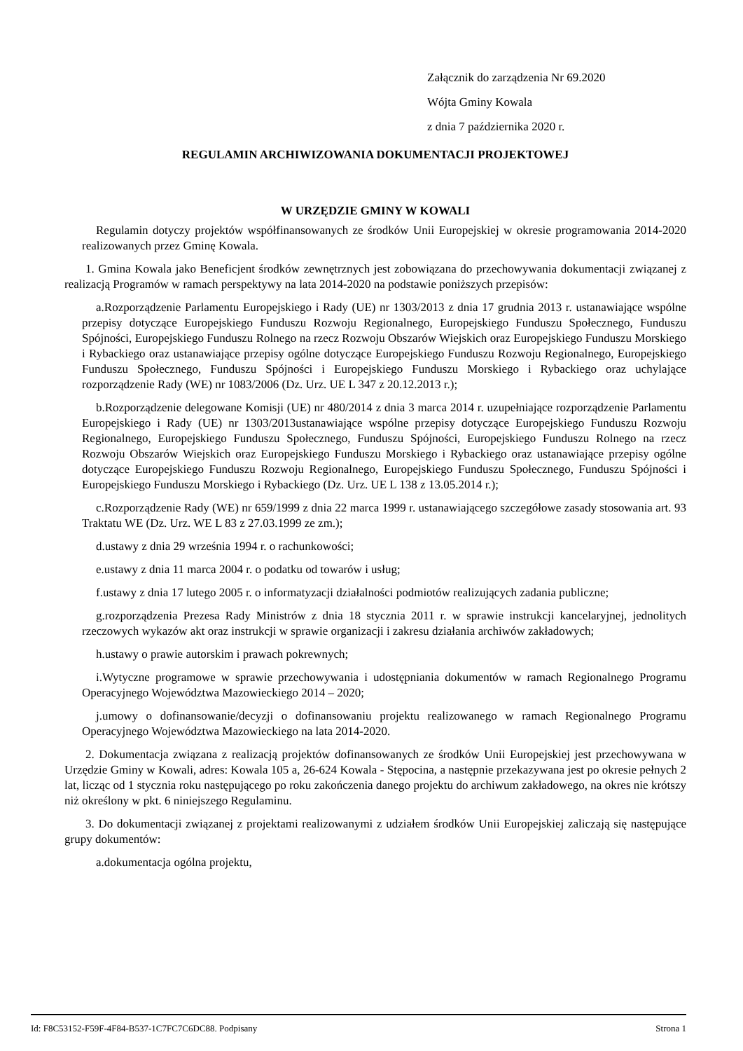Załącznik do zarządzenia Nr 69.2020
Wójta Gminy Kowala
z dnia 7 października 2020 r.
REGULAMIN ARCHIWIZOWANIA DOKUMENTACJI PROJEKTOWEJ
W URZĘDZIE GMINY W KOWALI
Regulamin dotyczy projektów współfinansowanych ze środków Unii Europejskiej w okresie programowania 2014-2020 realizowanych przez Gminę Kowala.
1. Gmina Kowala jako Beneficjent środków zewnętrznych jest zobowiązana do przechowywania dokumentacji związanej z realizacją Programów w ramach perspektywy na lata 2014-2020 na podstawie poniższych przepisów:
a.Rozporządzenie Parlamentu Europejskiego i Rady (UE) nr 1303/2013 z dnia 17 grudnia 2013 r. ustanawiające wspólne przepisy dotyczące Europejskiego Funduszu Rozwoju Regionalnego, Europejskiego Funduszu Społecznego, Funduszu Spójności, Europejskiego Funduszu Rolnego na rzecz Rozwoju Obszarów Wiejskich oraz Europejskiego Funduszu Morskiego i Rybackiego oraz ustanawiające przepisy ogólne dotyczące Europejskiego Funduszu Rozwoju Regionalnego, Europejskiego Funduszu Społecznego, Funduszu Spójności i Europejskiego Funduszu Morskiego i Rybackiego oraz uchylające rozporządzenie Rady (WE) nr 1083/2006 (Dz. Urz. UE L 347 z 20.12.2013 r.);
b.Rozporządzenie delegowane Komisji (UE) nr 480/2014 z dnia 3 marca 2014 r. uzupełniające rozporządzenie Parlamentu Europejskiego i Rady (UE) nr 1303/2013ustanawiające wspólne przepisy dotyczące Europejskiego Funduszu Rozwoju Regionalnego, Europejskiego Funduszu Społecznego, Funduszu Spójności, Europejskiego Funduszu Rolnego na rzecz Rozwoju Obszarów Wiejskich oraz Europejskiego Funduszu Morskiego i Rybackiego oraz ustanawiające przepisy ogólne dotyczące Europejskiego Funduszu Rozwoju Regionalnego, Europejskiego Funduszu Społecznego, Funduszu Spójności i Europejskiego Funduszu Morskiego i Rybackiego (Dz. Urz. UE L 138 z 13.05.2014 r.);
c.Rozporządzenie Rady (WE) nr 659/1999 z dnia 22 marca 1999 r. ustanawiającego szczegółowe zasady stosowania art. 93 Traktatu WE (Dz. Urz. WE L 83 z 27.03.1999 ze zm.);
d.ustawy z dnia 29 września 1994 r. o rachunkowości;
e.ustawy z dnia 11 marca 2004 r. o podatku od towarów i usług;
f.ustawy z dnia 17 lutego 2005 r. o informatyzacji działalności podmiotów realizujących zadania publiczne;
g.rozporządzenia Prezesa Rady Ministrów z dnia 18 stycznia 2011 r. w sprawie instrukcji kancelaryjnej, jednolitych rzeczowych wykazów akt oraz instrukcji w sprawie organizacji i zakresu działania archiwów zakładowych;
h.ustawy o prawie autorskim i prawach pokrewnych;
i.Wytyczne programowe w sprawie przechowywania i udostępniania dokumentów w ramach Regionalnego Programu Operacyjnego Województwa Mazowieckiego 2014 – 2020;
j.umowy o dofinansowanie/decyzji o dofinansowaniu projektu realizowanego w ramach Regionalnego Programu Operacyjnego Województwa Mazowieckiego na lata 2014-2020.
2. Dokumentacja związana z realizacją projektów dofinansowanych ze środków Unii Europejskiej jest przechowywana w Urzędzie Gminy w Kowali, adres: Kowala 105 a, 26-624 Kowala - Stępocina, a następnie przekazywana jest po okresie pełnych 2 lat, licząc od 1 stycznia roku następującego po roku zakończenia danego projektu do archiwum zakładowego, na okres nie krótszy niż określony w pkt. 6 niniejszego Regulaminu.
3. Do dokumentacji związanej z projektami realizowanymi z udziałem środków Unii Europejskiej zaliczają się następujące grupy dokumentów:
a.dokumentacja ogólna projektu,
Id: F8C53152-F59F-4F84-B537-1C7FC7C6DC88. Podpisany Strona 1